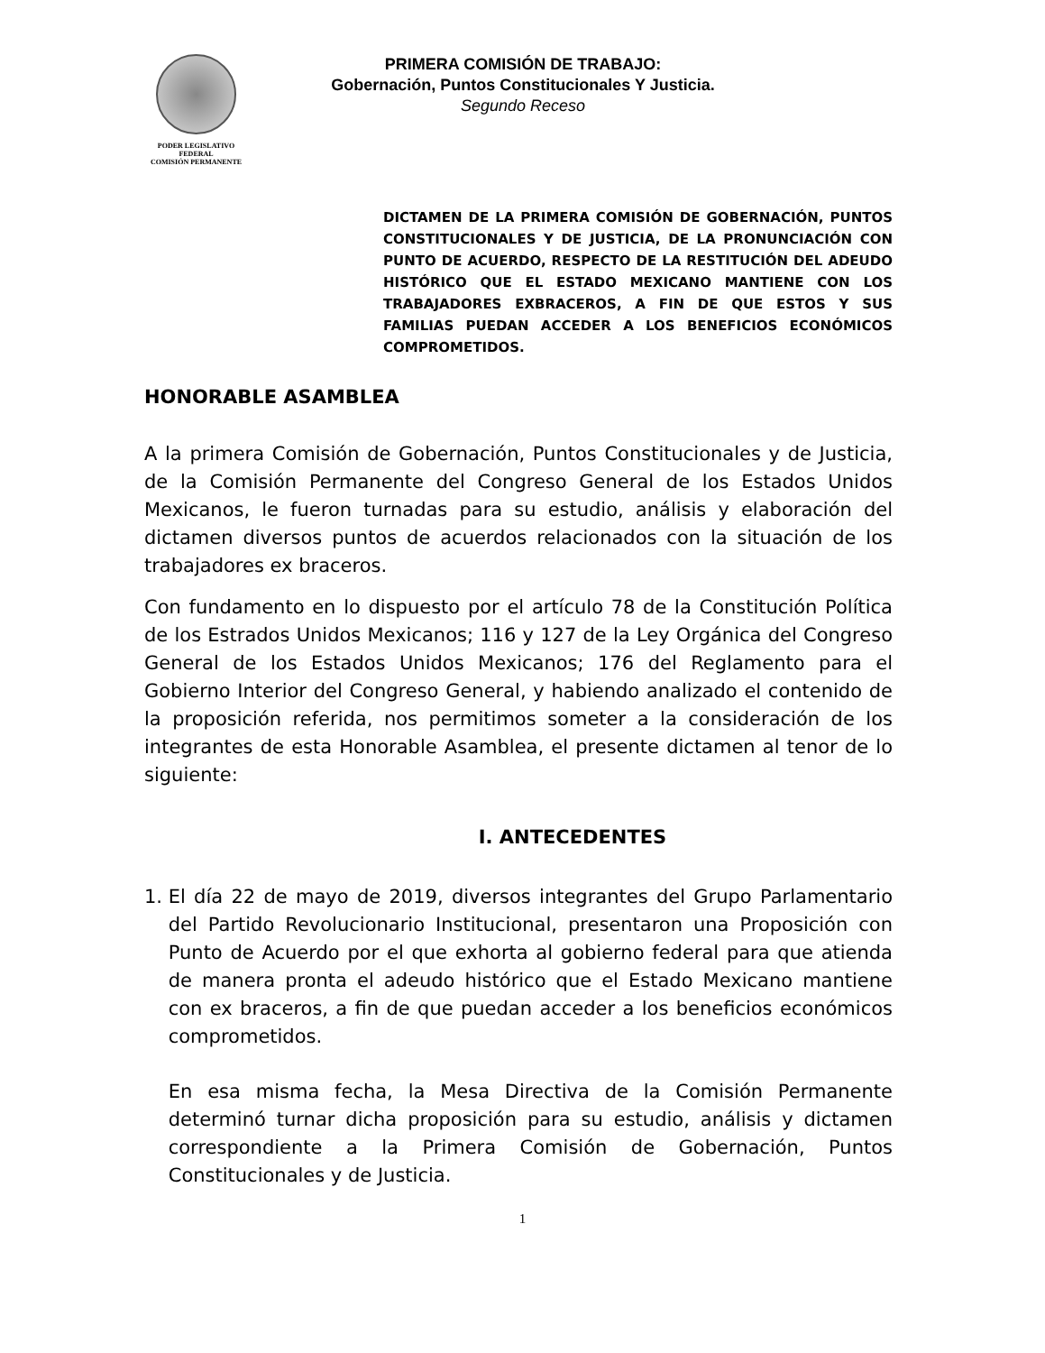PODER LEGISLATIVO FEDERAL
COMISIÓN PERMANENTE
PRIMERA COMISIÓN DE TRABAJO:
Gobernación, Puntos Constitucionales Y Justicia.
Segundo Receso
DICTAMEN DE LA PRIMERA COMISIÓN DE GOBERNACIÓN, PUNTOS CONSTITUCIONALES Y DE JUSTICIA, DE LA PRONUNCIACIÓN CON PUNTO DE ACUERDO, RESPECTO DE LA RESTITUCIÓN DEL ADEUDO HISTÓRICO QUE EL ESTADO MEXICANO MANTIENE CON LOS TRABAJADORES EXBRACEROS, A FIN DE QUE ESTOS Y SUS FAMILIAS PUEDAN ACCEDER A LOS BENEFICIOS ECONÓMICOS COMPROMETIDOS.
HONORABLE ASAMBLEA
A la primera Comisión de Gobernación, Puntos Constitucionales y de Justicia, de la Comisión Permanente del Congreso General de los Estados Unidos Mexicanos, le fueron turnadas para su estudio, análisis y elaboración del dictamen diversos puntos de acuerdos relacionados con la situación de los trabajadores ex braceros.
Con fundamento en lo dispuesto por el artículo 78 de la Constitución Política de los Estrados Unidos Mexicanos; 116 y 127 de la Ley Orgánica del Congreso General de los Estados Unidos Mexicanos; 176 del Reglamento para el Gobierno Interior del Congreso General, y habiendo analizado el contenido de la proposición referida, nos permitimos someter a la consideración de los integrantes de esta Honorable Asamblea, el presente dictamen al tenor de lo siguiente:
I. ANTECEDENTES
1. El día 22 de mayo de 2019, diversos integrantes del Grupo Parlamentario del Partido Revolucionario Institucional, presentaron una Proposición con Punto de Acuerdo por el que exhorta al gobierno federal para que atienda de manera pronta el adeudo histórico que el Estado Mexicano mantiene con ex braceros, a fin de que puedan acceder a los beneficios económicos comprometidos.
En esa misma fecha, la Mesa Directiva de la Comisión Permanente determinó turnar dicha proposición para su estudio, análisis y dictamen correspondiente a la Primera Comisión de Gobernación, Puntos Constitucionales y de Justicia.
1